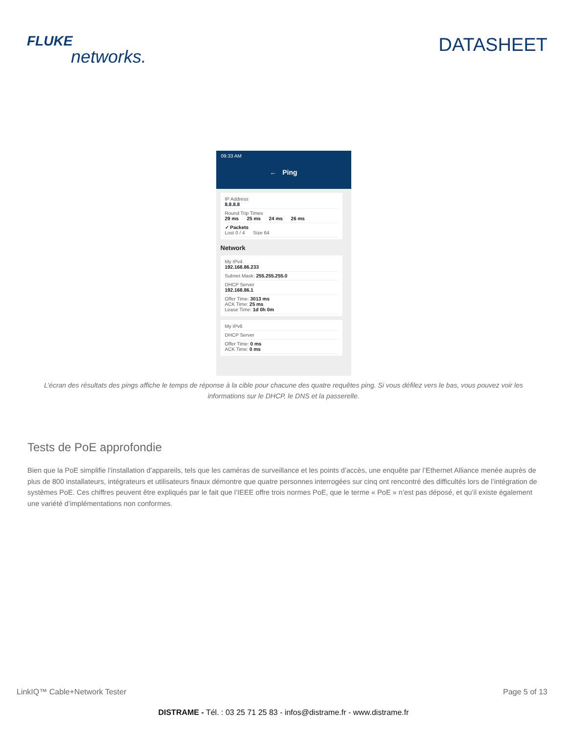FLUKE
networks.
DATASHEET
09:33 AM
← Ping
IP Address
8.8.8.8
Round Trip Times
29 ms 25 ms 24 ms 26 ms
✓ Packets
Lost 0 / 4 Size 64
Network
My IPv4
192.168.86.233
Subnet Mask: 255.255.255.0
DHCP Server
192.168.86.1
Offer Time: 3013 ms
ACK Time: 25 ms
Lease Time: 1d 0h 0m
My IPv6
DHCP Server
Offer Time: 0 ms
ACK Time: 0 ms
L’écran des résultats des pings affiche le temps de réponse à la cible pour chacune des quatre requêtes ping. Si vous défilez vers le bas, vous pouvez voir les informations sur le DHCP, le DNS et la passerelle.
Tests de PoE approfondie
Bien que la PoE simplifie l’installation d’appareils, tels que les caméras de surveillance et les points d’accès, une enquête par l’Ethernet Alliance menée auprès de plus de 800 installateurs, intégrateurs et utilisateurs finaux démontre que quatre personnes interrogées sur cinq ont rencontré des difficultés lors de l’intégration de systèmes PoE. Ces chiffres peuvent être expliqués par le fait que l’IEEE offre trois normes PoE, que le terme « PoE » n’est pas déposé, et qu’il existe également une variété d’implémentations non conformes.
LinkIQ™ Cable+Network Tester Page 5 of 13
DISTRAME - Tél. : 03 25 71 25 83 - infos@distrame.fr - www.distrame.fr